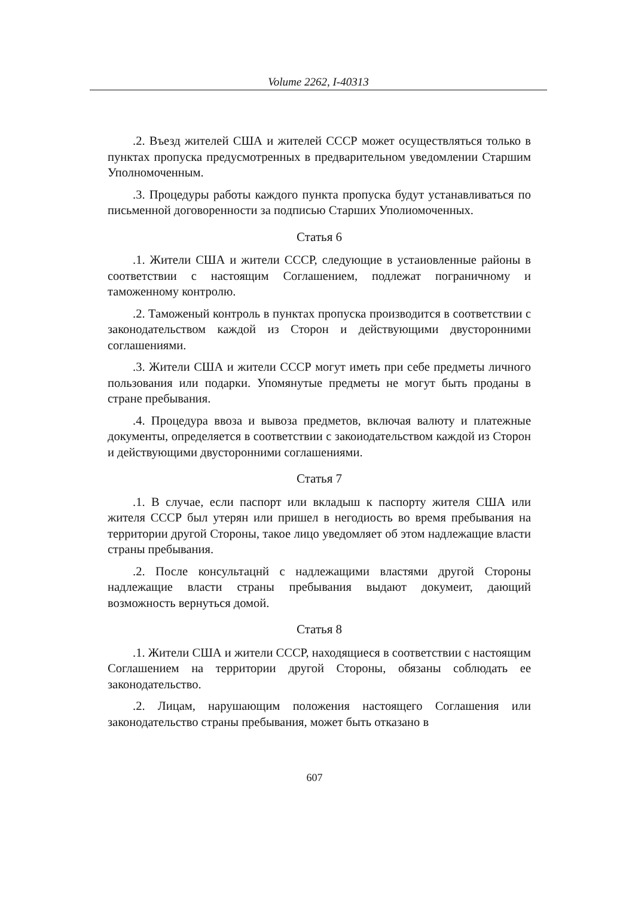Volume 2262, I-40313
.2. Въезд жителей США и жителей СССР может осуществляться только в пунктах пропуска предусмотренных в предварительном уведомлении Старшим Уполномоченным.
.3. Процедуры работы каждого пункта пропуска будут устанавливаться по письменной договоренности за подписью Старших Уполиомоченных.
Статья 6
.1. Жители США и жители СССР, следующие в устаиовленные районы в соответствии с настоящим Соглашением, подлежат пограничному и таможенному контролю.
.2. Таможеный контроль в пунктах пропуска производится в соответствии с законодательством каждой из Сторон и действующими двусторонними соглашениями.
.3. Жители США и жители СССР могут иметь при себе предметы личного пользования или подарки. Упомянутые предметы не могут быть проданы в стране пребывания.
.4. Процедура ввоза и вывоза предметов, включая валюту и платежные документы, определяется в соответствии с закоиодательством каждой из Сторон и действующими двусторонними соглашениями.
Статья 7
.1. В случае, если паспорт или вкладыш к паспорту жителя США или жителя СССР был утерян или пришел в негодиость во время пребывания на территории другой Стороны, такое лицо уведомляет об этом надлежащие власти страны пребывания.
.2. После консультацнй с надлежащими властями другой Стороны надлежащие власти страны пребывания выдают докумеит, дающий возможность вернуться домой.
Статья 8
.1. Жители США и жители СССР, находящиеся в соответствии с настоящим Соглашением на территории другой Стороны, обязаны соблюдать ее законодательство.
.2. Лицам, нарушающим положения настоящего Соглашения или законодательство страны пребывания, может быть отказано в
607